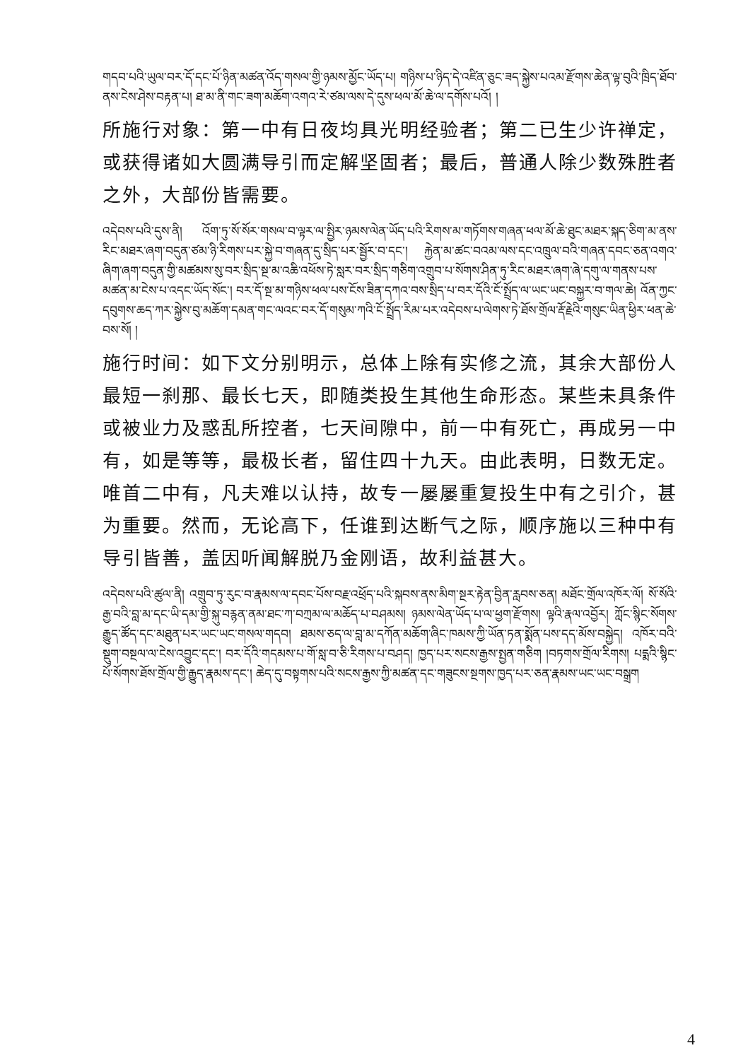གདབ་པའི་ཡུལ་བར་དོ་དང་པོ་ཉིན་མཚན་འོད་གསལ་གྱི་ཉམས་མྱོང་ཡོད་པ། གཉིས་པ་ཉིད་དེ་འཛིན་ཅུང་ཟད་སྐྱེས་པའམ་རྫོགས་ཆེན་ལྟ་བུའི་ཁྲིད་ཐོབ་ནས་ངེས་ཤེས་བརྟན་པ། ཐ་མ་ནི་གང་ཟག་མཆོག་འགའ་རེ་ཙམ་ལས་དེ་དུས་ཕལ་མོ་ཆེ་ལ་དགོས་པའོ། །
所施行对象：第一中有日夜均具光明经验者；第二已生少许禅定，或获得诸如大圆满导引而定解坚固者；最后，普通人除少数殊胜者之外，大部份皆需要。
འདེབས་པའི་དུས་ནི། འོག་ཏུ་སོ་སོར་གསལ་བ་ལྟར་ལ་སྤྱིར་ཉམས་ལེན་ཡོད་པའི་རིགས་མ་གཏོགས་གཞན་ཕལ་མོ་ཆེ་ཐུང་མཐར་སྐད་ཅིག་མ་ནས་རིང་མཐར་ཞག་བདུན་ཙམ་ཉི་རིགས་པར་སྐྱེ་བ་གཞན་དུ་སྲིད་པར་སྦྱོར་བ་དང་། རྐྱེན་མ་ཚང་བའམ་ལས་དང་འཁྲུལ་བའི་གཞན་དབང་ཅན་འགའ་ཞིག་ཞག་བདུན་གྱི་མཚམས་སུ་བར་སྲིད་སྔ་མ་འཆི་འཕོས་ཏེ་སླར་བར་སྲིད་གཅིག་འགྲུབ་པ་སོགས་ཤིན་ཏུ་རིང་མཐར་ཞག་ཞེ་དགུ་ལ་གནས་པས་མཚན་མ་ངེས་པ་འདང་ཡོད་སོང་། བར་དོ་སྔ་མ་གཉིས་ཕལ་པས་ངོས་ཟིན་དཀའ་བས་སྲིད་པ་བར་དོའི་ངོ་སྤྲོད་ལ་ཡང་ཡང་བསྐྱར་བ་གལ་ཆེ། འོན་ཀྱང་དབུགས་ཆད་ཀར་སྐྱེས་བུ་མཆོག་དམན་གང་ལའང་བར་དོ་གསུམ་ཀའི་ངོ་སྤྲོད་རིམ་པར་འདེབས་པ་ལེགས་ཏེ་ཐོས་གྲོལ་རྡོ་རྗེའི་གསུང་ཡིན་ཕྱིར་ཕན་ཆེ་བས་སོ། །
施行时间：如下文分别明示，总体上除有实修之流，其余大部份人最短一刹那、最长七天，即随类投生其他生命形态。某些未具条件或被业力及惑乱所控者，七天间隙中，前一中有死亡，再成另一中有，如是等等，最极长者，留住四十九天。由此表明，日数无定。唯首二中有，凡夫难以认持，故专一屡屡重复投生中有之引介，甚为重要。然而，无论高下，任谁到达断气之际，顺序施以三种中有导引皆善，盖因听闻解脱乃金刚语，故利益甚大。
འདེབས་པའི་ཚུལ་ནི། འགྲུབ་ཏུ་རུང་བ་རྣམས་ལ་དབང་པོས་བརྗ་འཕྲོད་པའི་སྐབས་ནས་མིག་སྔར་རྟེན་བྱིན་རླབས་ཅན། མཐོང་གྲོལ་འཁོར་ལོ། སོ་སོའི་རྒྱ་བའི་བླ་མ་དང་ཡི་དམ་གྱི་སྐུ་བརྙན་ནམ་ཐང་ཀ་བཀྲམ་ལ་མཆོད་པ་བཤམས། ཉམས་ལེན་ཡོད་པ་ལ་ཕྱག་རྫོགས། ལྟའི་རྣལ་འབྱོར། ཀློང་སྙིང་སོགས་རྒྱུད་ཚོད་དང་མཐུན་པར་ཡང་ཡང་གསལ་གདབ། ཐམས་ཅད་ལ་བླ་མ་དཀོན་མཆོག་ཞིང་ཁམས་ཀྱི་ཡོན་ཏན་སྨོན་པས་དད་མོས་བསྐྱེད། འཁོར་བའི་སྡུག་བསྔལ་ལ་ངེས་འབྱུང་དང་། བར་དོའི་གདམས་པ་གོ་སླ་བ་ཅི་རིགས་པ་བཤད། ཁྱད་པར་སངས་རྒྱས་སྤྱན་གཅིག །བཏགས་གྲོལ་རིགས། པདྨའི་སྙིང་པོ་སོགས་ཐོས་གྲོལ་གྱི་རྒྱུད་རྣམས་དང་། ཆེད་དུ་བསྟགས་པའི་སངས་རྒྱས་ཀྱི་མཚན་དང་གཟུངས་སྔགས་ཁྱད་པར་ཅན་རྣམས་ཡང་ཡང་བསྒྲག
4